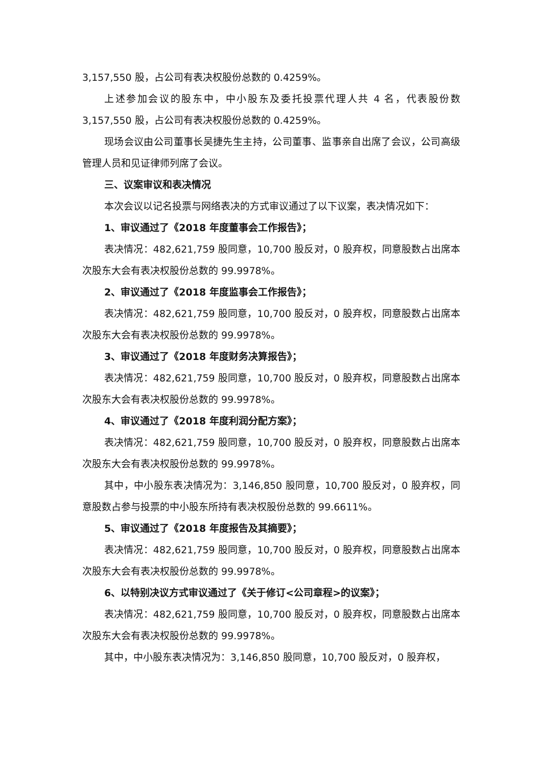3,157,550 股，占公司有表决权股份总数的 0.4259%。
上述参加会议的股东中，中小股东及委托投票代理人共 4 名，代表股份数 3,157,550 股，占公司有表决权股份总数的 0.4259%。
现场会议由公司董事长吴捷先生主持，公司董事、监事亲自出席了会议，公司高级管理人员和见证律师列席了会议。
三、议案审议和表决情况
本次会议以记名投票与网络表决的方式审议通过了以下议案，表决情况如下：
1、审议通过了《2018 年度董事会工作报告》；
表决情况：482,621,759 股同意，10,700 股反对，0 股弃权，同意股数占出席本次股东大会有表决权股份总数的 99.9978%。
2、审议通过了《2018 年度监事会工作报告》；
表决情况：482,621,759 股同意，10,700 股反对，0 股弃权，同意股数占出席本次股东大会有表决权股份总数的 99.9978%。
3、审议通过了《2018 年度财务决算报告》；
表决情况：482,621,759 股同意，10,700 股反对，0 股弃权，同意股数占出席本次股东大会有表决权股份总数的 99.9978%。
4、审议通过了《2018 年度利润分配方案》；
表决情况：482,621,759 股同意，10,700 股反对，0 股弃权，同意股数占出席本次股东大会有表决权股份总数的 99.9978%。
其中，中小股东表决情况为：3,146,850 股同意，10,700 股反对，0 股弃权，同意股数占参与投票的中小股东所持有表决权股份总数的 99.6611%。
5、审议通过了《2018 年度报告及其摘要》；
表决情况：482,621,759 股同意，10,700 股反对，0 股弃权，同意股数占出席本次股东大会有表决权股份总数的 99.9978%。
6、以特别决议方式审议通过了《关于修订<公司章程>的议案》；
表决情况：482,621,759 股同意，10,700 股反对，0 股弃权，同意股数占出席本次股东大会有表决权股份总数的 99.9978%。
其中，中小股东表决情况为：3,146,850 股同意，10,700 股反对，0 股弃权，